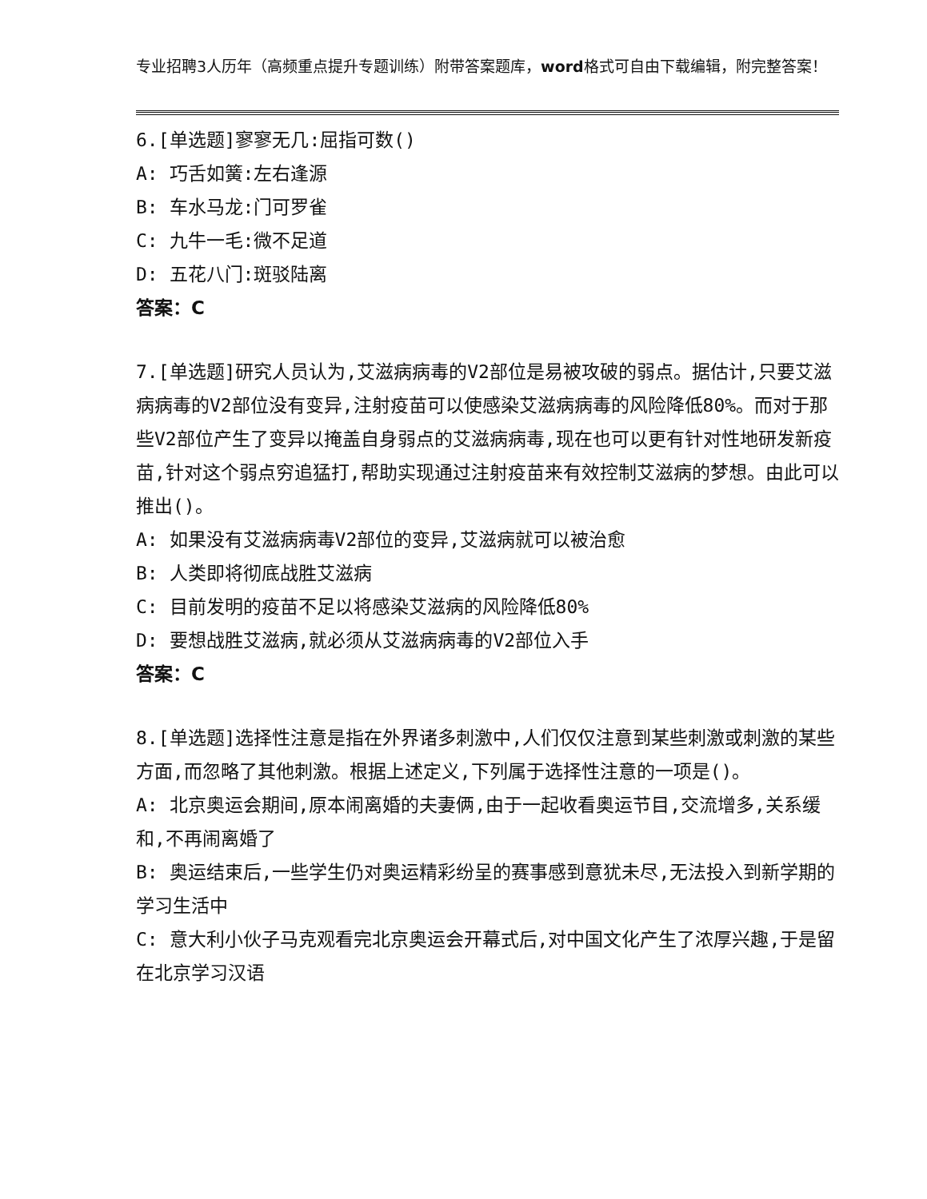专业招聘3人历年（高频重点提升专题训练）附带答案题库，word格式可自由下载编辑，附完整答案！
6.[单选题]寥寥无几:屈指可数()
A: 巧舌如簧:左右逢源
B: 车水马龙:门可罗雀
C: 九牛一毛:微不足道
D: 五花八门:斑驳陆离
答案：C
7.[单选题]研究人员认为,艾滋病病毒的V2部位是易被攻破的弱点。据估计,只要艾滋病病毒的V2部位没有变异,注射疫苗可以使感染艾滋病病毒的风险降低80%。而对于那些V2部位产生了变异以掩盖自身弱点的艾滋病病毒,现在也可以更有针对性地研发新疫苗,针对这个弱点穷追猛打,帮助实现通过注射疫苗来有效控制艾滋病的梦想。由此可以推出()。
A: 如果没有艾滋病病毒V2部位的变异,艾滋病就可以被治愈
B: 人类即将彻底战胜艾滋病
C: 目前发明的疫苗不足以将感染艾滋病的风险降低80%
D: 要想战胜艾滋病,就必须从艾滋病病毒的V2部位入手
答案：C
8.[单选题]选择性注意是指在外界诸多刺激中,人们仅仅注意到某些刺激或刺激的某些方面,而忽略了其他刺激。根据上述定义,下列属于选择性注意的一项是()。
A: 北京奥运会期间,原本闹离婚的夫妻俩,由于一起收看奥运节目,交流增多,关系缓和,不再闹离婚了
B: 奥运结束后,一些学生仍对奥运精彩纷呈的赛事感到意犹未尽,无法投入到新学期的学习生活中
C: 意大利小伙子马克观看完北京奥运会开幕式后,对中国文化产生了浓厚兴趣,于是留在北京学习汉语